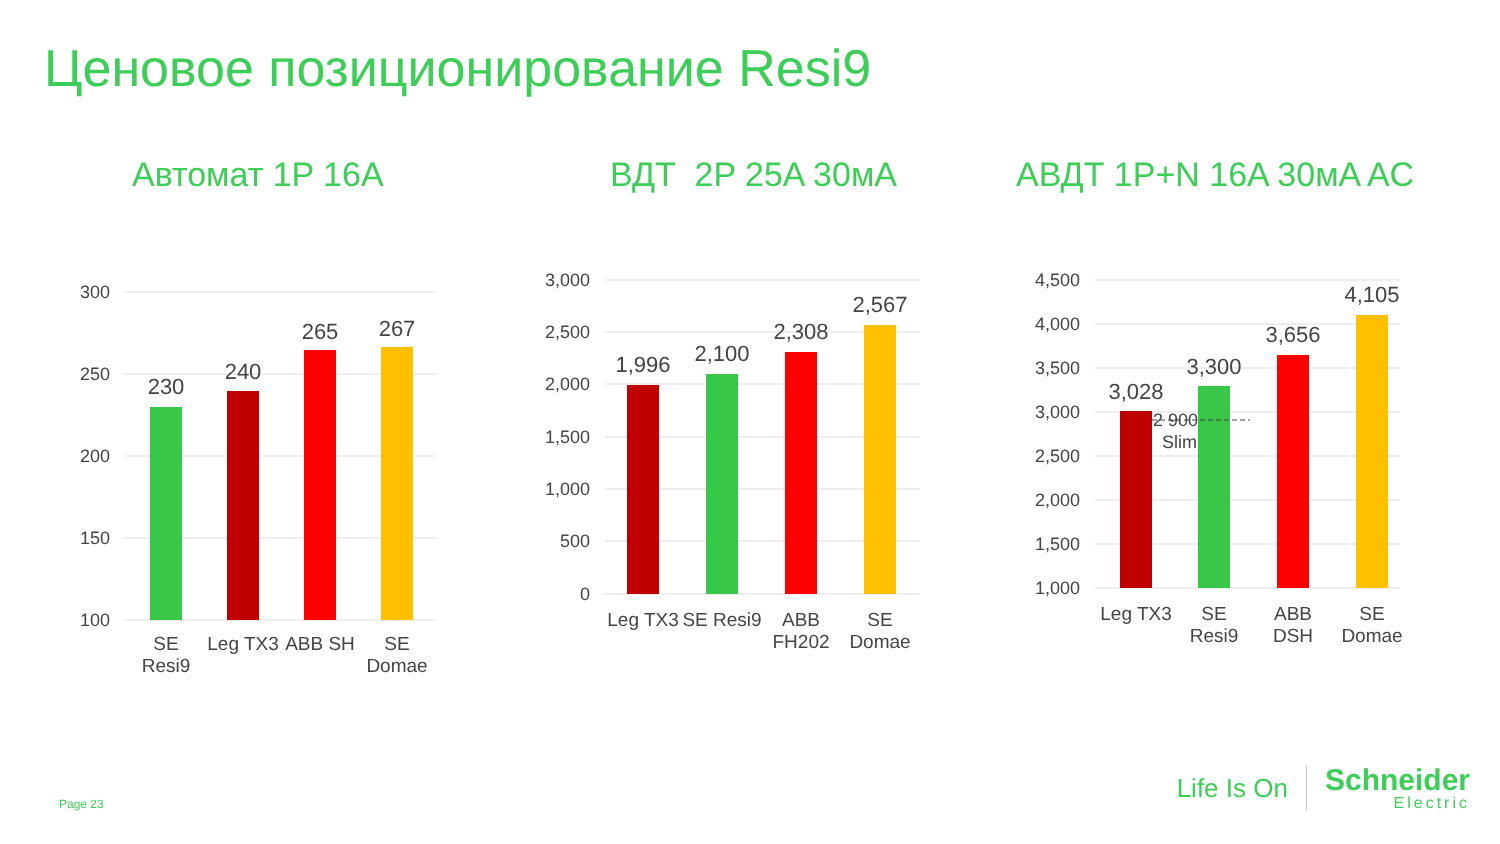Ценовое позиционирование Resi9
Автомат 1P 16A
300
250
200
150
100
230
240
265
267
SE
Resi9
Leg TX3
ABB SH
SE
Domae
ВДТ 2P 25A 30мA
3,000
2,500
2,000
1,500
1,000
500
0
1,996
2,100
2,308
2,567
Leg TX3
SE Resi9
ABB
FH202
SE
Domae
АВДТ 1P+N 16A 30мA AC
4,500
4,000
3,500
3,000
2,500
2,000
1,500
1,000
3,028
3,300
3,656
4,105
2 900
Slim
Leg TX3
SE
Resi9
ABB
DSH
SE
Domae
Page 23
Life Is On
Schneider
Electric